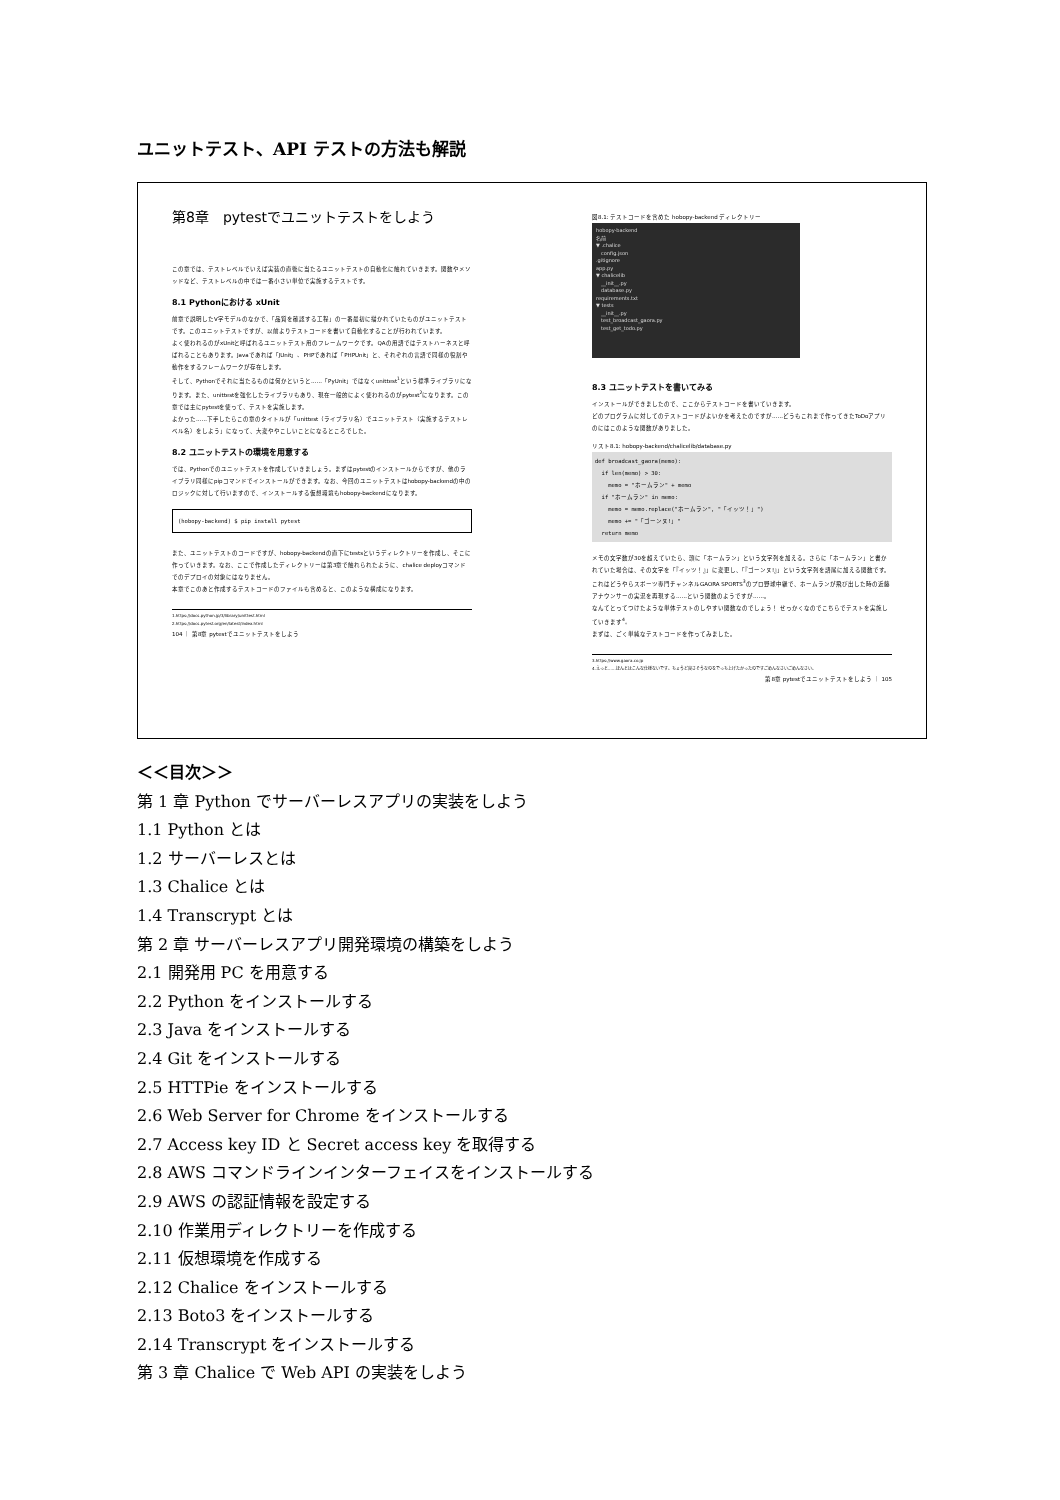ユニットテスト、API テストの方法も解説
第8章　pytestでユニットテストをしよう
この章では、テストレベルでいえば実装の直後に当たるユニットテストの自動化に触れていきます。関数やメソッドなど、テストレベルの中では一番小さい単位で実施するテストです。
8.1 Pythonにおける xUnit
前章で説明したV字モデルのなかで、「品質を確認する工程」の一番最初に描かれていたものがユニットテストです。このユニットテストですが、以前よりテストコードを書いて自動化することが行われています。
よく使われるのがxUnitと呼ばれるユニットテスト用のフレームワークです。QAの用語ではテストハーネスと呼ばれることもあります。Javaであれば「JUnit」、PHPであれば「PHPUnit」と、それぞれの言語で同様の役割や動作をするフレームワークが存在します。
そして、Pythonでそれに当たるものは何かというと……「PyUnit」ではなくunittest<sup>1</sup>という標準ライブラリになります。また、unittestを強化したライブラリもあり、現在一般的によく使われるのがpytest<sup>2</sup>になります。この章では主にpytestを使って、テストを実施します。
よかった……下手したらこの章のタイトルが「unittest（ライブラリ名）でユニットテスト（実施するテストレベル名）をしよう」になって、大変ややこしいことになるところでした。
8.2 ユニットテストの環境を用意する
では、Pythonでのユニットテストを作成していきましょう。まずはpytestのインストールからですが、他のライブラリ同様にpipコマンドでインストールができます。なお、今回のユニットテストはhobopy-backendの中のロジックに対して行いますので、インストールする仮想環境もhobopy-backendになります。
(hobopy-backend) $ pip install pytest
また、ユニットテストのコードですが、hobopy-backendの直下にtestsというディレクトリーを作成し、そこに作っていきます。なお、ここで作成したディレクトリーは第3章で触れられたように、chalice deployコマンドでのデプロイの対象にはなりません。
本章でこのあと作成するテストコードのファイルも含めると、このような構成になります。
1.https://docs.python.jp/3/library/unittest.html
2.https://docs.pytest.org/en/latest/index.html
104 ｜ 第8章 pytestでユニットテストをしよう
図8.1: テストコードを含めた hobopy-backend ディレクトリー
hobopy-backend
名前
▼ .chalice
　config.json
.gitignore
app.py
▼ chalicelib
　__init__.py
　database.py
requirements.txt
▼ tests
　__init__.py
　test_broadcast_gaora.py
　test_get_todo.py
8.3 ユニットテストを書いてみる
インストールができましたので、ここからテストコードを書いていきます。
どのプログラムに対してのテストコードがよいかを考えたのですが……どうもこれまで作ってきたToDoアプリのにはこのような関数がありました。
リスト8.1: hobopy-backend/chalicelib/database.py
def broadcast_gaora(memo):
if len(memo) > 30:
memo = "ホームラン" + memo
if "ホームラン" in memo:
memo = memo.replace("ホームラン", "「イッツ！」")
memo += "「ゴーンヌ!」"
return memo
メモの文字数が30を超えていたら、頭に「ホームラン」という文字列を加える。さらに「ホームラン」と書かれていた場合は、その文字を「『イッツ！』」に変更し、「『ゴーンヌ!』」という文字列を語尾に加える関数です。これはどうやらスポーツ専門チャンネルGAORA SPORTS<sup>3</sup>のプロ野球中継で、ホームランが飛び出した時の近藤アナウンサーの実況を再現する……という関数のようですが……。
なんてとってつけたような単体テストのしやすい関数なのでしょう！ せっかくなのでこちらでテストを実施していきます<sup>4</sup>。
まずは、ごく単純なテストコードを作ってみました。
3.https://www.gaora.co.jp
4.えっと……ほんとはこんな仕様ないです。ちょうど良さそうなのをでっち上げたかったのですごめんなさいごめんなさい。
第8章 pytestでユニットテストをしよう ｜ 105
＜＜目次＞＞
第 1 章 Python でサーバーレスアプリの実装をしよう
1.1 Python とは
1.2 サーバーレスとは
1.3 Chalice とは
1.4 Transcrypt とは
第 2 章 サーバーレスアプリ開発環境の構築をしよう
2.1 開発用 PC を用意する
2.2 Python をインストールする
2.3 Java をインストールする
2.4 Git をインストールする
2.5 HTTPie をインストールする
2.6 Web Server for Chrome をインストールする
2.7 Access key ID と Secret access key を取得する
2.8 AWS コマンドラインインターフェイスをインストールする
2.9 AWS の認証情報を設定する
2.10 作業用ディレクトリーを作成する
2.11 仮想環境を作成する
2.12 Chalice をインストールする
2.13 Boto3 をインストールする
2.14 Transcrypt をインストールする
第 3 章 Chalice で Web API の実装をしよう